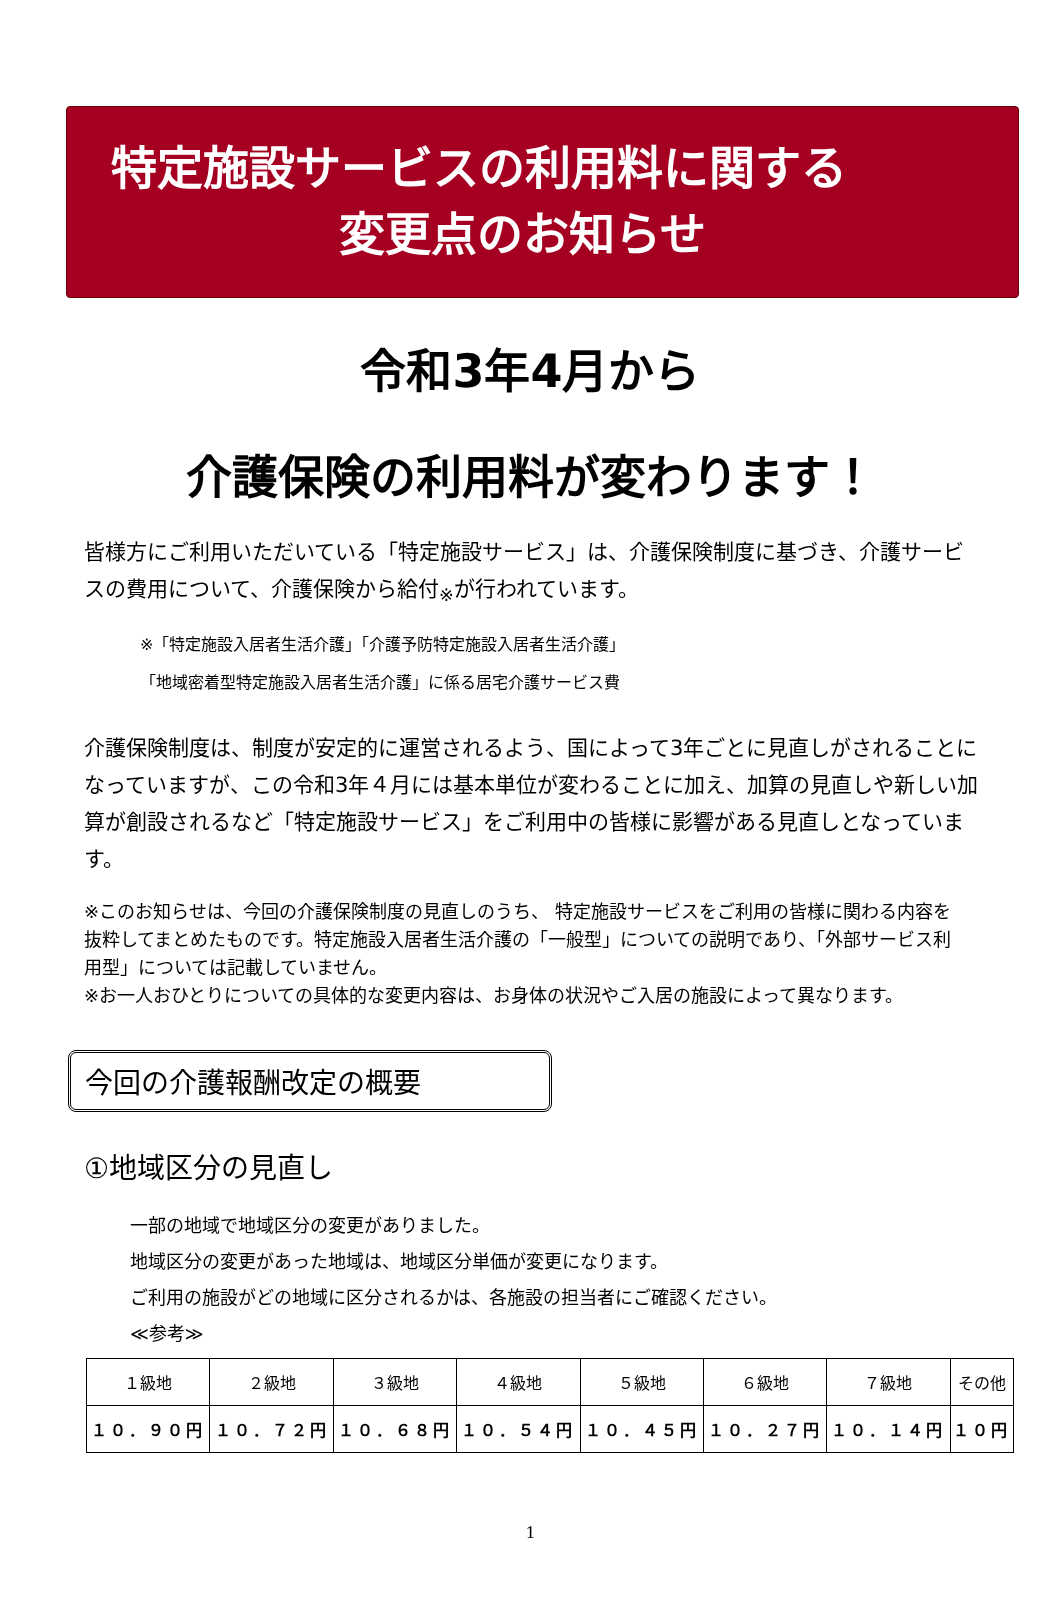特定施設サービスの利用料に関する
変更点のお知らせ
令和3年4月から
介護保険の利用料が変わります！
皆様方にご利用いただいている「特定施設サービス」は、介護保険制度に基づき、介護サービスの費用について、介護保険から給付<sub>※</sub>が行われています。
※「特定施設入居者生活介護」「介護予防特定施設入居者生活介護」
「地域密着型特定施設入居者生活介護」に係る居宅介護サービス費
介護保険制度は、制度が安定的に運営されるよう、国によって3年ごとに見直しがされることになっていますが、この令和3年４月には基本単位が変わることに加え、加算の見直しや新しい加算が創設されるなど「特定施設サービス」をご利用中の皆様に影響がある見直しとなっています。
※このお知らせは、今回の介護保険制度の見直しのうち、 特定施設サービスをご利用の皆様に関わる内容を抜粋してまとめたものです。特定施設入居者生活介護の「一般型」についての説明であり、「外部サービス利用型」については記載していません。
※お一人おひとりについての具体的な変更内容は、お身体の状況やご入居の施設によって異なります。
今回の介護報酬改定の概要
①地域区分の見直し
一部の地域で地域区分の変更がありました。
地域区分の変更があった地域は、地域区分単価が変更になります。
ご利用の施設がどの地域に区分されるかは、各施設の担当者にご確認ください。
≪参考≫
| １級地 | ２級地 | ３級地 | ４級地 | ５級地 | ６級地 | ７級地 | その他 |
| --- | --- | --- | --- | --- | --- | --- | --- |
| １０．９０円 | １０．７２円 | １０．６８円 | １０．５４円 | １０．４５円 | １０．２７円 | １０．１４円 | １０円 |
1